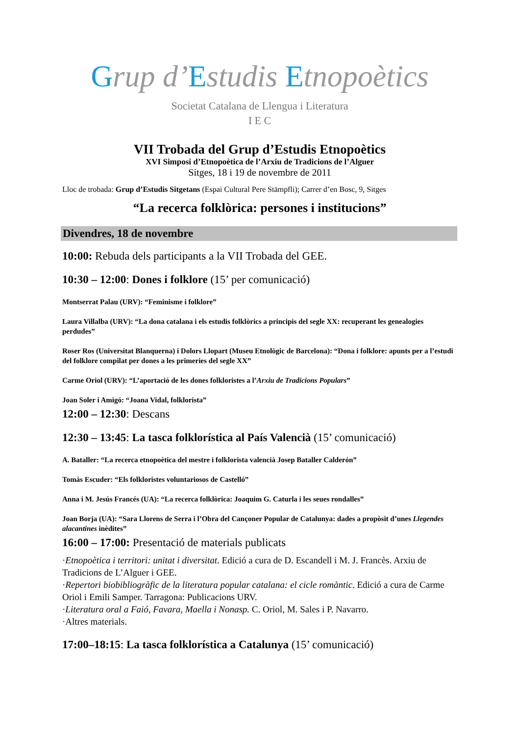Grup d’Estudis Etnopoètics
Societat Catalana de Llengua i Literatura
I E C
VII Trobada del Grup d’Estudis Etnopoètics
XVI Simposi d’Etnopoètica de l’Arxiu de Tradicions de l’Alguer
Sitges, 18 i 19 de novembre de 2011
Lloc de trobada: Grup d’Estudis Sitgetans (Espai Cultural Pere Stämpfli); Carrer d’en Bosc, 9, Sitges
“La recerca folklòrica: persones i institucions”
Divendres, 18 de novembre
10:00: Rebuda dels participants a la VII Trobada del GEE.
10:30 – 12:00: Dones i folklore (15’ per comunicació)
Montserrat Palau (URV): “Feminisme i folklore”
Laura Villalba (URV): “La dona catalana i els estudis folklòrics a principis del segle XX: recuperant les genealogies perdudes”
Roser Ros (Universitat Blanquerna) i Dolors Llopart (Museu Etnològic de Barcelona): “Dona i folklore: apunts per a l’estudi del folklore compilat per dones a les primeries del segle XX”
Carme Oriol (URV): “L’aportació de les dones folkloristes a l’Arxiu de Tradicions Populars”
Joan Soler i Amigó: “Joana Vidal, folklorista”
12:00 – 12:30: Descans
12:30 – 13:45: La tasca folklorística al País Valencià (15’ comunicació)
A. Bataller: “La recerca etnopoètica del mestre i folklorista valencià Josep Bataller Calderón”
Tomàs Escuder: “Els folkloristes voluntariosos de Castelló”
Anna i M. Jesús Francés (UA): “La recerca folklòrica: Joaquim G. Caturla i les seues rondalles”
Joan Borja (UA): “Sara Llorens de Serra i l’Obra del Cançoner Popular de Catalunya: dades a propòsit d’unes Llegendes alacantines inèdites”
16:00 – 17:00: Presentació de materials publicats
·Etnopoètica i territori: unitat i diversitat. Edició a cura de D. Escandell i M. J. Francès. Arxiu de Tradicions de L’Alguer i GEE.
·Repertori biobibliogràfic de la literatura popular catalana: el cicle romàntic. Edició a cura de Carme Oriol i Emili Samper. Tarragona: Publicacions URV.
·Literatura oral a Faió, Favara, Maella i Nonasp. C. Oriol, M. Sales i P. Navarro.
·Altres materials.
17:00–18:15: La tasca folklorística a Catalunya (15’ comunicació)